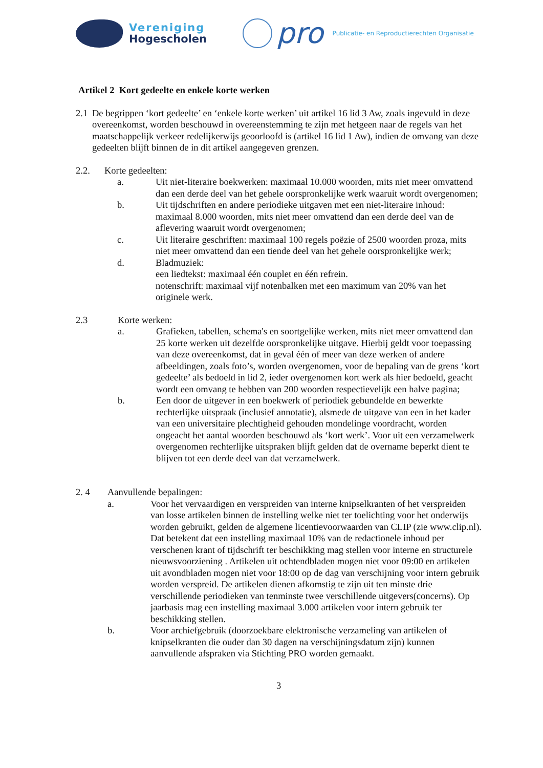Vereniging
Hogescholen
pro Publicatie- en Reproductierechten Organisatie
Artikel 2 Kort gedeelte en enkele korte werken
2.1
De begrippen ‘kort gedeelte’ en ‘enkele korte werken’ uit artikel 16 lid 3 Aw, zoals ingevuld in deze overeenkomst, worden beschouwd in overeenstemming te zijn met hetgeen naar de regels van het maatschappelijk verkeer redelijkerwijs geoorloofd is (artikel 16 lid 1 Aw), indien de omvang van deze gedeelten blijft binnen de in dit artikel aangegeven grenzen.
2.2. Korte gedeelten:
a. Uit niet-literaire boekwerken: maximaal 10.000 woorden, mits niet meer omvattend dan een derde deel van het gehele oorspronkelijke werk waaruit wordt overgenomen;
b. Uit tijdschriften en andere periodieke uitgaven met een niet-literaire inhoud: maximaal 8.000 woorden, mits niet meer omvattend dan een derde deel van de aflevering waaruit wordt overgenomen;
c. Uit literaire geschriften: maximaal 100 regels poëzie of 2500 woorden proza, mits niet meer omvattend dan een tiende deel van het gehele oorspronkelijke werk;
d. Bladmuziek:
een liedtekst: maximaal één couplet en één refrein.
notenschrift: maximaal vijf notenbalken met een maximum van 20% van het originele werk.
2.3 Korte werken:
a. Grafieken, tabellen, schema's en soortgelijke werken, mits niet meer omvattend dan 25 korte werken uit dezelfde oorspronkelijke uitgave. Hierbij geldt voor toepassing van deze overeenkomst, dat in geval één of meer van deze werken of andere afbeeldingen, zoals foto’s, worden overgenomen, voor de bepaling van de grens ‘kort gedeelte’ als bedoeld in lid 2, ieder overgenomen kort werk als hier bedoeld, geacht wordt een omvang te hebben van 200 woorden respectievelijk een halve pagina;
b. Een door de uitgever in een boekwerk of periodiek gebundelde en bewerkte rechterlijke uitspraak (inclusief annotatie), alsmede de uitgave van een in het kader van een universitaire plechtigheid gehouden mondelinge voordracht, worden ongeacht het aantal woorden beschouwd als ‘kort werk’. Voor uit een verzamelwerk overgenomen rechterlijke uitspraken blijft gelden dat de overname beperkt dient te blijven tot een derde deel van dat verzamelwerk.
2. 4 Aanvullende bepalingen:
a. Voor het vervaardigen en verspreiden van interne knipselkranten of het verspreiden van losse artikelen binnen de instelling welke niet ter toelichting voor het onderwijs worden gebruikt, gelden de algemene licentievoorwaarden van CLIP (zie www.clip.nl). Dat betekent dat een instelling maximaal 10% van de redactionele inhoud per verschenen krant of tijdschrift ter beschikking mag stellen voor interne en structurele nieuwsvoorziening . Artikelen uit ochtendbladen mogen niet voor 09:00 en artikelen uit avondbladen mogen niet voor 18:00 op de dag van verschijning voor intern gebruik worden verspreid. De artikelen dienen afkomstig te zijn uit ten minste drie verschillende periodieken van tenminste twee verschillende uitgevers(concerns). Op jaarbasis mag een instelling maximaal 3.000 artikelen voor intern gebruik ter beschikking stellen.
b. Voor archiefgebruik (doorzoekbare elektronische verzameling van artikelen of knipselkranten die ouder dan 30 dagen na verschijningsdatum zijn) kunnen aanvullende afspraken via Stichting PRO worden gemaakt.
3